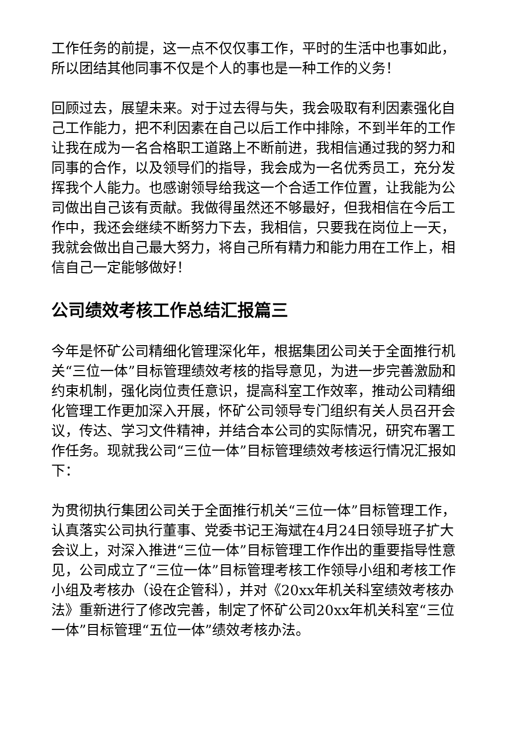工作任务的前提，这一点不仅仅事工作，平时的生活中也事如此，所以团结其他同事不仅是个人的事也是一种工作的义务！
回顾过去，展望未来。对于过去得与失，我会吸取有利因素强化自己工作能力，把不利因素在自己以后工作中排除，不到半年的工作让我在成为一名合格职工道路上不断前进，我相信通过我的努力和同事的合作，以及领导们的指导，我会成为一名优秀员工，充分发挥我个人能力。也感谢领导给我这一个合适工作位置，让我能为公司做出自己该有贡献。我做得虽然还不够最好，但我相信在今后工作中，我还会继续不断努力下去，我相信，只要我在岗位上一天，我就会做出自己最大努力，将自己所有精力和能力用在工作上，相信自己一定能够做好！
公司绩效考核工作总结汇报篇三
今年是怀矿公司精细化管理深化年，根据集团公司关于全面推行机关“三位一体”目标管理绩效考核的指导意见，为进一步完善激励和约束机制，强化岗位责任意识，提高科室工作效率，推动公司精细化管理工作更加深入开展，怀矿公司领导专门组织有关人员召开会议，传达、学习文件精神，并结合本公司的实际情况，研究布署工作任务。现就我公司“三位一体”目标管理绩效考核运行情况汇报如下：
为贯彻执行集团公司关于全面推行机关“三位一体”目标管理工作，认真落实公司执行董事、党委书记王海斌在4月24日领导班子扩大会议上，对深入推进“三位一体”目标管理工作作出的重要指导性意见，公司成立了“三位一体”目标管理考核工作领导小组和考核工作小组及考核办（设在企管科），并对《20xx年机关科室绩效考核办法》重新进行了修改完善，制定了怀矿公司20xx年机关科室“三位一体”目标管理“五位一体”绩效考核办法。